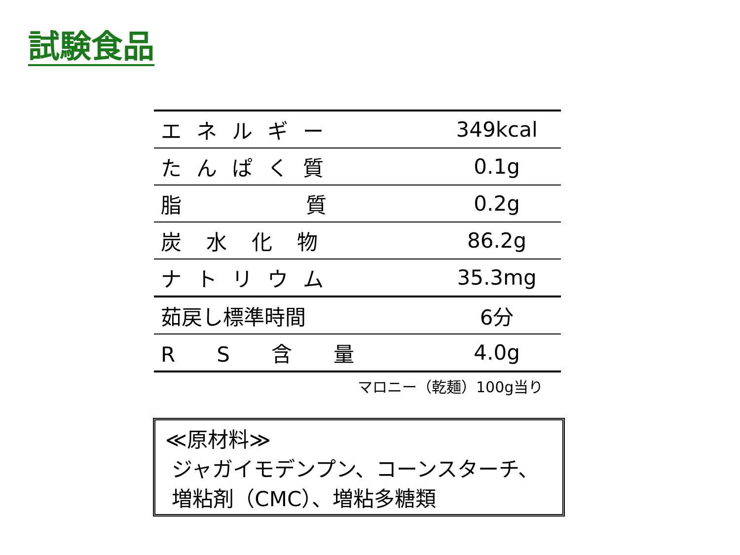試験食品
| エネルギー | 349kcal |
| たんぱく質 | 0.1g |
| 脂 質 | 0.2g |
| 炭水化物 | 86.2g |
| ナトリウム | 35.3mg |
| 茹戻し標準時間 | 6分 |
| R S 含 量 | 4.0g |
マロニー（乾麺）100g当り
≪原材料≫
ジャガイモデンプン、コーンスターチ、
増粘剤（CMC）、増粘多糖類